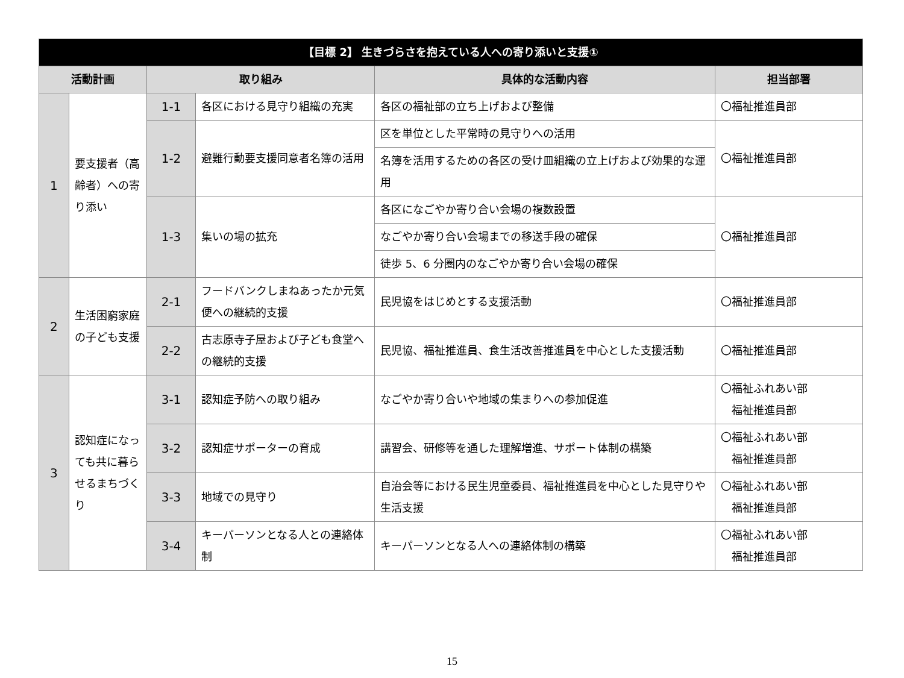| 【目標 2】 生きづらさを抱えている人への寄り添いと支援① | | | | | |
| --- | --- | --- | --- | --- | --- |
| 活動計画 | | 取り組み | | 具体的な活動内容 | 担当部署 |
| 1 | 要支援者（高齢者）への寄り添い | 1-1 | 各区における見守り組織の充実 | 各区の福祉部の立ち上げおよび整備 | 〇福祉推進員部 |
| | | 1-2 | 避難行動要支援同意者名簿の活用 | 区を単位とした平常時の見守りへの活用 | 〇福祉推進員部 |
| | | | | 名簿を活用するための各区の受け皿組織の立上げおよび効果的な運用 | |
| | | 1-3 | 集いの場の拡充 | 各区になごやか寄り合い会場の複数設置 | 〇福祉推進員部 |
| | | | | なごやか寄り合い会場までの移送手段の確保 | |
| | | | | 徒歩 5、6 分圏内のなごやか寄り合い会場の確保 | |
| 2 | 生活困窮家庭の子ども支援 | 2-1 | フードバンクしまねあったか元気便への継続的支援 | 民児協をはじめとする支援活動 | 〇福祉推進員部 |
| | | 2-2 | 古志原寺子屋および子ども食堂への継続的支援 | 民児協、福祉推進員、食生活改善推進員を中心とした支援活動 | 〇福祉推進員部 |
| 3 | 認知症になっても共に暮らせるまちづくり | 3-1 | 認知症予防への取り組み | なごやか寄り合いや地域の集まりへの参加促進 | 〇福祉ふれあい部 福祉推進員部 |
| | | 3-2 | 認知症サポーターの育成 | 講習会、研修等を通した理解増進、サポート体制の構築 | 〇福祉ふれあい部 福祉推進員部 |
| | | 3-3 | 地域での見守り | 自治会等における民生児童委員、福祉推進員を中心とした見守りや生活支援 | 〇福祉ふれあい部 福祉推進員部 |
| | | 3-4 | キーパーソンとなる人との連絡体制 | キーパーソンとなる人への連絡体制の構築 | 〇福祉ふれあい部 福祉推進員部 |
15